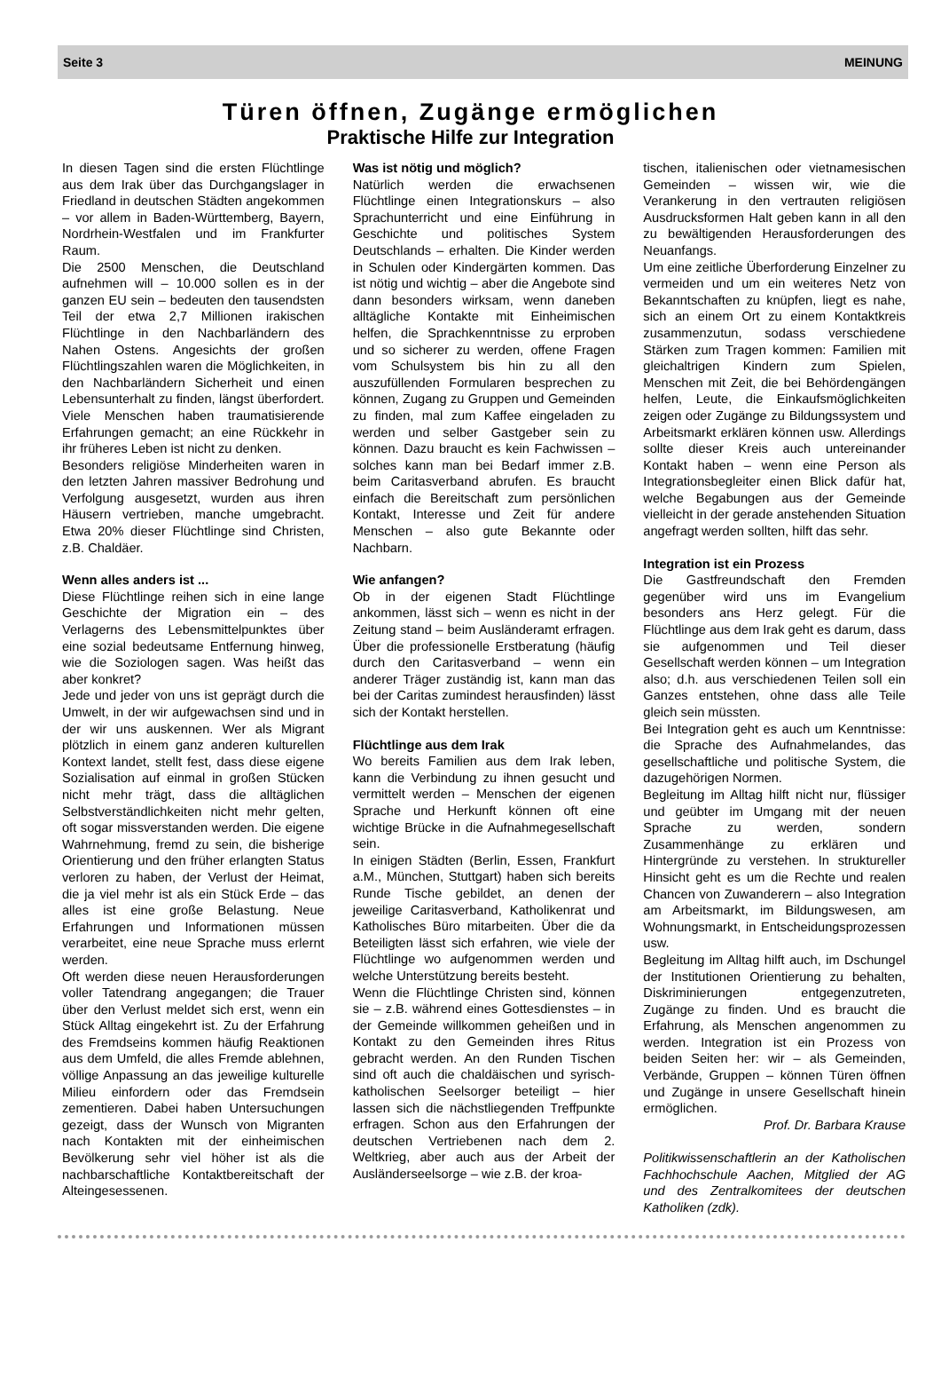Seite 3 MEINUNG
Türen öffnen, Zugänge ermöglichen
Praktische Hilfe zur Integration
In diesen Tagen sind die ersten Flüchtlinge aus dem Irak über das Durchgangslager in Friedland in deutschen Städten angekommen – vor allem in Baden-Württemberg, Bayern, Nordrhein-Westfalen und im Frankfurter Raum.
Die 2500 Menschen, die Deutschland aufnehmen will – 10.000 sollen es in der ganzen EU sein – bedeuten den tausendsten Teil der etwa 2,7 Millionen irakischen Flüchtlinge in den Nachbarländern des Nahen Ostens. Angesichts der großen Flüchtlingszahlen waren die Möglichkeiten, in den Nachbarländern Sicherheit und einen Lebensunterhalt zu finden, längst überfordert. Viele Menschen haben traumatisierende Erfahrungen gemacht; an eine Rückkehr in ihr früheres Leben ist nicht zu denken.
Besonders religiöse Minderheiten waren in den letzten Jahren massiver Bedrohung und Verfolgung ausgesetzt, wurden aus ihren Häusern vertrieben, manche umgebracht. Etwa 20% dieser Flüchtlinge sind Christen, z.B. Chaldäer.
Wenn alles anders ist ...
Diese Flüchtlinge reihen sich in eine lange Geschichte der Migration ein – des Verlagerns des Lebensmittelpunktes über eine sozial bedeutsame Entfernung hinweg, wie die Soziologen sagen. Was heißt das aber konkret?
Jede und jeder von uns ist geprägt durch die Umwelt, in der wir aufgewachsen sind und in der wir uns auskennen. Wer als Migrant plötzlich in einem ganz anderen kulturellen Kontext landet, stellt fest, dass diese eigene Sozialisation auf einmal in großen Stücken nicht mehr trägt, dass die alltäglichen Selbstverständlichkeiten nicht mehr gelten, oft sogar missverstanden werden. Die eigene Wahrnehmung, fremd zu sein, die bisherige Orientierung und den früher erlangten Status verloren zu haben, der Verlust der Heimat, die ja viel mehr ist als ein Stück Erde – das alles ist eine große Belastung. Neue Erfahrungen und Informationen müssen verarbeitet, eine neue Sprache muss erlernt werden.
Oft werden diese neuen Herausforderungen voller Tatendrang angegangen; die Trauer über den Verlust meldet sich erst, wenn ein Stück Alltag eingekehrt ist. Zu der Erfahrung des Fremdseins kommen häufig Reaktionen aus dem Umfeld, die alles Fremde ablehnen, völlige Anpassung an das jeweilige kulturelle Milieu einfordern oder das Fremdsein zementieren. Dabei haben Untersuchungen gezeigt, dass der Wunsch von Migranten nach Kontakten mit der einheimischen Bevölkerung sehr viel höher ist als die nachbarschaftliche Kontaktbereitschaft der Alteingesessenen.
Was ist nötig und möglich?
Natürlich werden die erwachsenen Flüchtlinge einen Integrationskurs – also Sprachunterricht und eine Einführung in Geschichte und politisches System Deutschlands – erhalten. Die Kinder werden in Schulen oder Kindergärten kommen. Das ist nötig und wichtig – aber die Angebote sind dann besonders wirksam, wenn daneben alltägliche Kontakte mit Einheimischen helfen, die Sprachkenntnisse zu erproben und so sicherer zu werden, offene Fragen vom Schulsystem bis hin zu all den auszufüllenden Formularen besprechen zu können, Zugang zu Gruppen und Gemeinden zu finden, mal zum Kaffee eingeladen zu werden und selber Gastgeber sein zu können. Dazu braucht es kein Fachwissen – solches kann man bei Bedarf immer z.B. beim Caritasverband abrufen. Es braucht einfach die Bereitschaft zum persönlichen Kontakt, Interesse und Zeit für andere Menschen – also gute Bekannte oder Nachbarn.
Wie anfangen?
Ob in der eigenen Stadt Flüchtlinge ankommen, lässt sich – wenn es nicht in der Zeitung stand – beim Ausländeramt erfragen. Über die professionelle Erstberatung (häufig durch den Caritasverband – wenn ein anderer Träger zuständig ist, kann man das bei der Caritas zumindest herausfinden) lässt sich der Kontakt herstellen.
Flüchtlinge aus dem Irak
Wo bereits Familien aus dem Irak leben, kann die Verbindung zu ihnen gesucht und vermittelt werden – Menschen der eigenen Sprache und Herkunft können oft eine wichtige Brücke in die Aufnahmegesellschaft sein.
In einigen Städten (Berlin, Essen, Frankfurt a.M., München, Stuttgart) haben sich bereits Runde Tische gebildet, an denen der jeweilige Caritasverband, Katholikenrat und Katholisches Büro mitarbeiten. Über die da Beteiligten lässt sich erfahren, wie viele der Flüchtlinge wo aufgenommen werden und welche Unterstützung bereits besteht.
Wenn die Flüchtlinge Christen sind, können sie – z.B. während eines Gottesdienstes – in der Gemeinde willkommen geheißen und in Kontakt zu den Gemeinden ihres Ritus gebracht werden. An den Runden Tischen sind oft auch die chaldäischen und syrisch-katholischen Seelsorger beteiligt – hier lassen sich die nächstliegenden Treffpunkte erfragen. Schon aus den Erfahrungen der deutschen Vertriebenen nach dem 2. Weltkrieg, aber auch aus der Arbeit der Ausländerseelsorge – wie z.B. der kroa-
tischen, italienischen oder vietnamesischen Gemeinden – wissen wir, wie die Verankerung in den vertrauten religiösen Ausdrucksformen Halt geben kann in all den zu bewältigenden Herausforderungen des Neuanfangs.
Um eine zeitliche Überforderung Einzelner zu vermeiden und um ein weiteres Netz von Bekanntschaften zu knüpfen, liegt es nahe, sich an einem Ort zu einem Kontaktkreis zusammenzutun, sodass verschiedene Stärken zum Tragen kommen: Familien mit gleichaltrigen Kindern zum Spielen, Menschen mit Zeit, die bei Behördengängen helfen, Leute, die Einkaufsmöglichkeiten zeigen oder Zugänge zu Bildungssystem und Arbeitsmarkt erklären können usw. Allerdings sollte dieser Kreis auch untereinander Kontakt haben – wenn eine Person als Integrationsbegleiter einen Blick dafür hat, welche Begabungen aus der Gemeinde vielleicht in der gerade anstehenden Situation angefragt werden sollten, hilft das sehr.
Integration ist ein Prozess
Die Gastfreundschaft den Fremden gegenüber wird uns im Evangelium besonders ans Herz gelegt. Für die Flüchtlinge aus dem Irak geht es darum, dass sie aufgenommen und Teil dieser Gesellschaft werden können – um Integration also; d.h. aus verschiedenen Teilen soll ein Ganzes entstehen, ohne dass alle Teile gleich sein müssten.
Bei Integration geht es auch um Kenntnisse: die Sprache des Aufnahmelandes, das gesellschaftliche und politische System, die dazugehörigen Normen.
Begleitung im Alltag hilft nicht nur, flüssiger und geübter im Umgang mit der neuen Sprache zu werden, sondern Zusammenhänge zu erklären und Hintergründe zu verstehen. In struktureller Hinsicht geht es um die Rechte und realen Chancen von Zuwanderern – also Integration am Arbeitsmarkt, im Bildungswesen, am Wohnungsmarkt, in Entscheidungsprozessen usw.
Begleitung im Alltag hilft auch, im Dschungel der Institutionen Orientierung zu behalten, Diskriminierungen entgegenzutreten, Zugänge zu finden. Und es braucht die Erfahrung, als Menschen angenommen zu werden. Integration ist ein Prozess von beiden Seiten her: wir – als Gemeinden, Verbände, Gruppen – können Türen öffnen und Zugänge in unsere Gesellschaft hinein ermöglichen.
Prof. Dr. Barbara Krause
Politikwissenschaftlerin an der Katholischen Fachhochschule Aachen, Mitglied der AG und des Zentralkomitees der deutschen Katholiken (zdk).